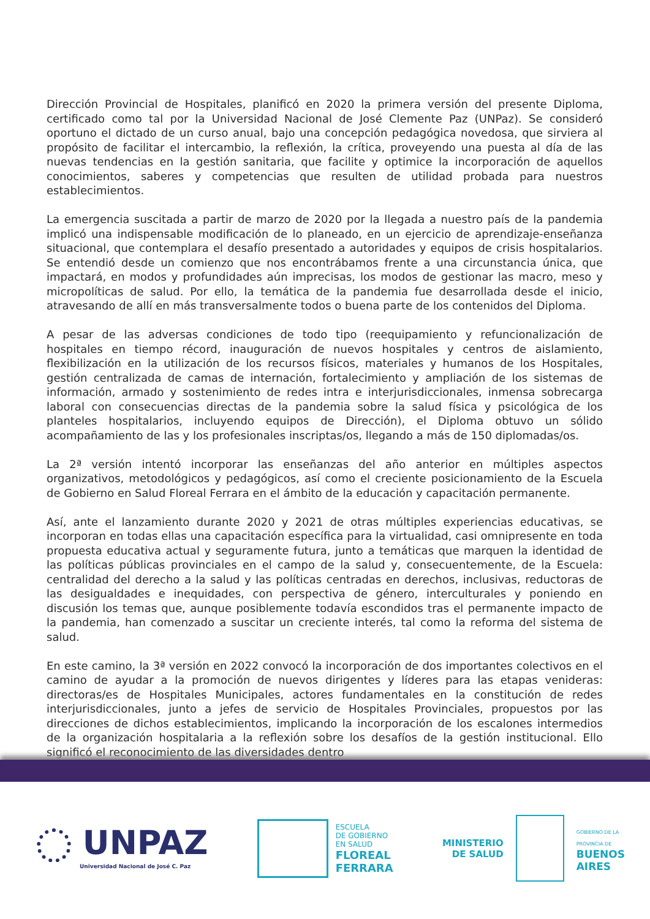Dirección Provincial de Hospitales, planificó en 2020 la primera versión del presente Diploma, certificado como tal por la Universidad Nacional de José Clemente Paz (UNPaz). Se consideró oportuno el dictado de un curso anual, bajo una concepción pedagógica novedosa, que sirviera al propósito de facilitar el intercambio, la reflexión, la crítica, proveyendo una puesta al día de las nuevas tendencias en la gestión sanitaria, que facilite y optimice la incorporación de aquellos conocimientos, saberes y competencias que resulten de utilidad probada para nuestros establecimientos.
La emergencia suscitada a partir de marzo de 2020 por la llegada a nuestro país de la pandemia implicó una indispensable modificación de lo planeado, en un ejercicio de aprendizaje-enseñanza situacional, que contemplara el desafío presentado a autoridades y equipos de crisis hospitalarios. Se entendió desde un comienzo que nos encontrábamos frente a una circunstancia única, que impactará, en modos y profundidades aún imprecisas, los modos de gestionar las macro, meso y micropolíticas de salud. Por ello, la temática de la pandemia fue desarrollada desde el inicio, atravesando de allí en más transversalmente todos o buena parte de los contenidos del Diploma.
A pesar de las adversas condiciones de todo tipo (reequipamiento y refuncionalización de hospitales en tiempo récord, inauguración de nuevos hospitales y centros de aislamiento, flexibilización en la utilización de los recursos físicos, materiales y humanos de los Hospitales, gestión centralizada de camas de internación, fortalecimiento y ampliación de los sistemas de información, armado y sostenimiento de redes intra e interjurisdiccionales, inmensa sobrecarga laboral con consecuencias directas de la pandemia sobre la salud física y psicológica de los planteles hospitalarios, incluyendo equipos de Dirección), el Diploma obtuvo un sólido acompañamiento de las y los profesionales inscriptas/os, llegando a más de 150 diplomadas/os.
La 2ª versión intentó incorporar las enseñanzas del año anterior en múltiples aspectos organizativos, metodológicos y pedagógicos, así como el creciente posicionamiento de la Escuela de Gobierno en Salud Floreal Ferrara en el ámbito de la educación y capacitación permanente.
Así, ante el lanzamiento durante 2020 y 2021 de otras múltiples experiencias educativas, se incorporan en todas ellas una capacitación específica para la virtualidad, casi omnipresente en toda propuesta educativa actual y seguramente futura, junto a temáticas que marquen la identidad de las políticas públicas provinciales en el campo de la salud y, consecuentemente, de la Escuela: centralidad del derecho a la salud y las políticas centradas en derechos, inclusivas, reductoras de las desigualdades e inequidades, con perspectiva de género, interculturales y poniendo en discusión los temas que, aunque posiblemente todavía escondidos tras el permanente impacto de la pandemia, han comenzado a suscitar un creciente interés, tal como la reforma del sistema de salud.
En este camino, la 3ª versión en 2022 convocó la incorporación de dos importantes colectivos en el camino de ayudar a la promoción de nuevos dirigentes y líderes para las etapas venideras: directoras/es de Hospitales Municipales, actores fundamentales en la constitución de redes interjurisdiccionales, junto a jefes de servicio de Hospitales Provinciales, propuestos por las direcciones de dichos establecimientos, implicando la incorporación de los escalones intermedios de la organización hospitalaria a la reflexión sobre los desafíos de la gestión institucional. Ello significó el reconocimiento de las diversidades dentro
UNPAZ
Universidad Nacional de José C. Paz
ESCUELA
DE GOBIERNO
EN SALUD
FLOREAL
FERRARA
MINISTERIO
DE SALUD
GOBIERNO DE LA
PROVINCIA DE
BUENOS
AIRES